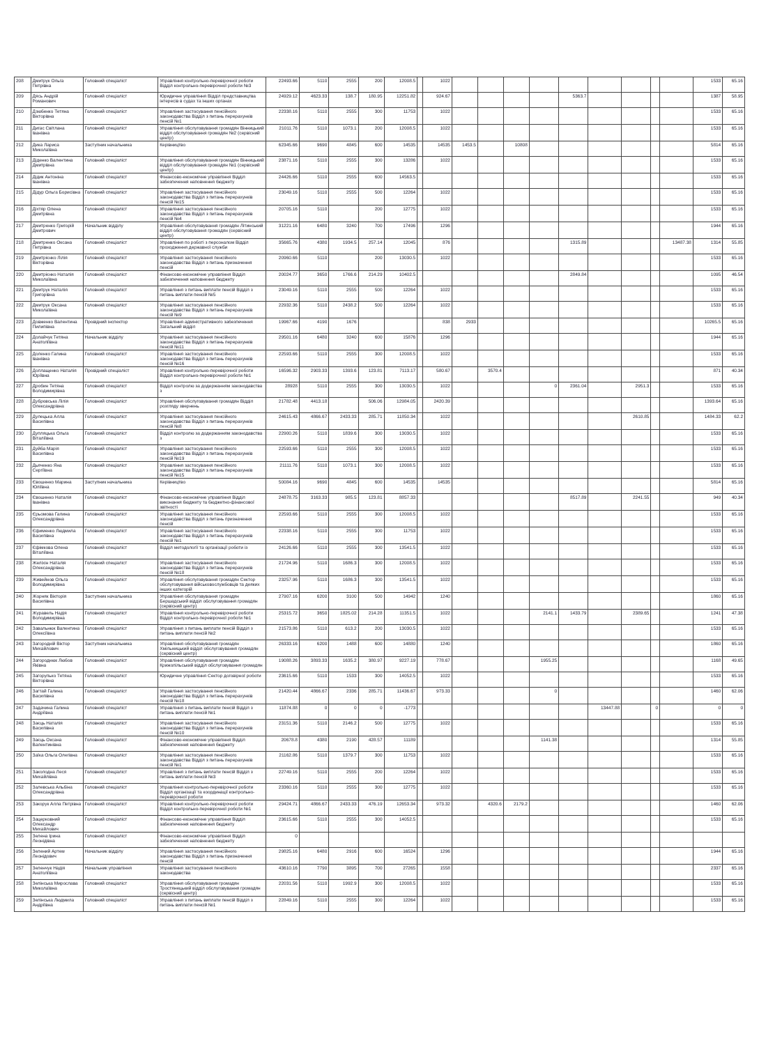| 208 | Дмитрук Ольга Петрівна | Головний спеціаліст | Управління контрольно-перевірочної роботи Відділ контрольно-перевірочної роботи №3 | 22493.66 | 5110 | 2555 | 200 | 12008.5 | | 1022 | | | | | | | | | | 1533 | 65.16 |
| 209 | Дясь Андрій Романович | Головний спеціаліст | Юридичне управління Відділ представництва інтересів в судах та інших органах | 24929.12 | 4623.33 | 138.7 | 180.95 | 12251.82 | | 924.67 | | | | | 5363.7 | | | | | 1387 | 58.95 |
| 210 | Дзюбенко Тетяна Вікторівна | Головний спеціаліст | Управління застосування пенсійного законодавства Відділ з питань перерахунків пенсій №1 | 22338.16 | 5110 | 2555 | 300 | 11753 | | 1022 | | | | | | | | | | 1533 | 65.16 |
| 211 | Дигас Світлана Іванівна | Головний спеціаліст | Управління обслуговування громадян Вінницький відділ обслуговування громадян №2 (сервісний центр) | 21011.76 | 5110 | 1073.1 | 200 | 12008.5 | | 1022 | | | | | | | | | | 1533 | 65.16 |
| 212 | Дика Лариса Миколаївна | Заступник начальника | Керівництво | 62345.66 | 9690 | 4845 | 600 | 14535 | | 14535 | 1453.5 | | 10808 | | | | | | | 5814 | 65.16 |
| 213 | Діденко Валентина Дмитрівна | Головний спеціаліст | Управління обслуговування громадян Вінницький відділ обслуговування громадян №1 (сервісний центр) | 23871.16 | 5110 | 2555 | 300 | 13286 | | 1022 | | | | | | | | | | 1533 | 65.16 |
| 214 | Дідик Антоніна Іванівна | Головний спеціаліст | Фінансово-економічне управління Відділ забезпечення наповнення бюджету | 24426.66 | 5110 | 2555 | 600 | 14563.5 | | | | | | | | | | | | 1533 | 65.16 |
| 215 | Дідур Ольга Борисівна | Головний спеціаліст | Управління застосування пенсійного законодавства Відділ з питань перерахунків пенсій №15 | 23049.16 | 5110 | 2555 | 500 | 12264 | | 1022 | | | | | | | | | | 1533 | 65.16 |
| 216 | Діхтяр Олена Дмитрівна | Головний спеціаліст | Управління застосування пенсійного законодавства Відділ з питань перерахунків пенсій №4 | 20705.16 | 5110 | | 200 | 12775 | | 1022 | | | | | | | | | | 1533 | 65.16 |
| 217 | Дмитренко Григорій Дмитрович | Начальник відділу | Управління обслуговування громадян Літинський відділ обслуговування громадян (сервісний центр) | 31221.16 | 6480 | 3240 | 700 | 17496 | | 1296 | | | | | | | | | | 1944 | 65.16 |
| 218 | Дмитренко Оксана Петрівна | Головний спеціаліст | Управління по роботі з персоналом Відділ проходження державної служби | 35665.76 | 4380 | 1934.5 | 257.14 | 12045 | | 876 | | | | | 1315.89 | | | | 13487.38 | 1314 | 55.85 |
| 219 | Дмитрієнко Лілія Вікторівна | Головний спеціаліст | Управління застосування пенсійного законодавства Відділ з питань призначення пенсій | 20960.66 | 5110 | | 200 | 13030.5 | | 1022 | | | | | | | | | | 1533 | 65.16 |
| 220 | Дмитрієнко Наталія Миколаївна | Головний спеціаліст | Фінансово-економічне управління Відділ забезпечення наповнення бюджету | 20024.77 | 3650 | 1766.6 | 214.29 | 10402.5 | | | | | | | 2849.84 | | | | | 1095 | 46.54 |
| 221 | Дмитрук Наталія Григорівна | Головний спеціаліст | Управління з питань виплати пенсій Відділ з питань виплати пенсій №5 | 23049.16 | 5110 | 2555 | 500 | 12264 | | 1022 | | | | | | | | | | 1533 | 65.16 |
| 222 | Дмитрук Оксана Миколаївна | Головний спеціаліст | Управління застосування пенсійного законодавства Відділ з питань перерахунків пенсій №9 | 22932.36 | 5110 | 2438.2 | 500 | 12264 | | 1022 | | | | | | | | | | 1533 | 65.16 |
| 223 | Довженко Валентина Пилипівна | Провідний інспектор | Управління адміністративного забезпечення Загальний відділ | 19967.66 | 4190 | 1676 | | | | 838 | 2933 | | | | | | | | | 10265.5 | 65.16 |
| 224 | Долайчук Тетяна Анатоліївна | Начальник відділу | Управління застосування пенсійного законодавства Відділ з питань перерахунків пенсій №11 | 29501.16 | 6480 | 3240 | 600 | 15876 | | 1296 | | | | | | | | | | 1944 | 65.16 |
| 225 | Доленко Галина Іванівна | Головний спеціаліст | Управління застосування пенсійного законодавства Відділ з питань перерахунків пенсій №16 | 22593.66 | 5110 | 2555 | 300 | 12008.5 | | 1022 | | | | | | | | | | 1533 | 65.16 |
| 226 | Доплащенко Наталія Юріївна | Провідний спеціаліст | Управління контрольно-перевірочної роботи Відділ контрольно-перевірочної роботи №1 | 16596.32 | 2903.33 | 1393.6 | 123.81 | 7113.17 | | 580.67 | | 3570.4 | | | | | | | | 871 | 40.34 |
| 227 | Дробин Тетяна Володимирівна | Головний спеціаліст | Відділ контролю за додержанням законодавства з | 28928 | 5110 | 2555 | 300 | 13030.5 | | 1022 | | | | 0 | 2361.04 | | 2951.3 | | | 1533 | 65.16 |
| 228 | Дубровська Лілія Олександрівна | Головний спеціаліст | Управління обслуговування громадян Відділ розгляду звернень | 21782.48 | 4413.18 | | 506.06 | 12984.05 | | 2420.39 | | | | | | | | | | 1393.64 | 65.16 |
| 229 | Дулецька Алла Василівна | Головний спеціаліст | Управління застосування пенсійного законодавства Відділ з питань перерахунків пенсій №8 | 24615.43 | 4866.67 | 2433.33 | 285.71 | 11850.34 | | 1022 | | | | | | | 2610.85 | | | 1484.33 | 62.2 |
| 230 | Дупляцька Ольга Віталіївна | Головний спеціаліст | Відділ контролю за додержанням законодавства з | 22900.26 | 5110 | 1839.6 | 300 | 13030.5 | | 1022 | | | | | | | | | | 1533 | 65.16 |
| 231 | Дуйба Марія Василівна | Головний спеціаліст | Управління застосування пенсійного законодавства Відділ з питань перерахунків пенсій №19 | 22593.66 | 5110 | 2555 | 300 | 12008.5 | | 1022 | | | | | | | | | | 1533 | 65.16 |
| 232 | Дьяченко Яна Сергіївна | Головний спеціаліст | Управління застосування пенсійного законодавства Відділ з питань перерахунків пенсій №15 | 21111.76 | 5110 | 1073.1 | 300 | 12008.5 | | 1022 | | | | | | | | | | 1533 | 65.16 |
| 233 | Євошенко Марина Юліївна | Заступник начальника | Керівництво | 50084.16 | 9690 | 4845 | 600 | 14535 | | 14535 | | | | | | | | | | 5814 | 65.16 |
| 234 | Євошенко Наталія Іванівна | Головний спеціаліст | Фінансово-економічне управління Відділ виконання бюджету та бюджетно-фінансової звітності | 24878.75 | 3163.33 | 985.5 | 123.81 | 8857.33 | | | | | | | 8517.89 | | 2241.55 | | | 949 | 40.34 |
| 235 | Єрьомова Галина Олександрівна | Головний спеціаліст | Управління застосування пенсійного законодавства Відділ з питань призначення пенсій | 22593.66 | 5110 | 2555 | 300 | 12008.5 | | 1022 | | | | | | | | | | 1533 | 65.16 |
| 236 | Єфименко Людмила Василівна | Головний спеціаліст | Управління застосування пенсійного законодавства Відділ з питань перерахунків пенсій №1 | 22338.16 | 5110 | 2555 | 300 | 11753 | | 1022 | | | | | | | | | | 1533 | 65.16 |
| 237 | Єфімкова Олена Віталіївна | Головний спеціаліст | Відділ методології та організації роботи із | 24126.66 | 5110 | 2555 | 300 | 13541.5 | | 1022 | | | | | | | | | | 1533 | 65.16 |
| 238 | Желіхін Наталія Олександрівна | Головний спеціаліст | Управління застосування пенсійного законодавства Відділ з питань перерахунків пенсій №18 | 21724.96 | 5110 | 1686.3 | 300 | 12008.5 | | 1022 | | | | | | | | | | 1533 | 65.16 |
| 239 | Живейнов Ольга Володимирівна | Головний спеціаліст | Управління обслуговування громадян Сектор обслуговування військовослужбовців та деяких інших категорій | 23257.96 | 5110 | 1686.3 | 300 | 13541.5 | | 1022 | | | | | | | | | | 1533 | 65.16 |
| 240 | Жорняк Вікторія Василівна | Заступник начальника | Управління обслуговування громадян Бершадський відділ обслуговування громадян (сервісний центр) | 27907.16 | 6200 | 3100 | 500 | 14942 | | 1240 | | | | | | | | | | 1860 | 65.16 |
| 241 | Журавель Надія Володимирівна | Головний спеціаліст | Управління контрольно-перевірочної роботи Відділ контрольно-перевірочної роботи №1 | 25315.72 | 3650 | 1825.02 | 214.28 | 11351.5 | | 1022 | | | | 2141.1 | 1433.79 | | 2389.65 | | | 1241 | 47.38 |
| 242 | Завальнюк Валентина Олексіївна | Головний спеціаліст | Управління з питань виплати пенсій Відділ з питань виплати пенсій №2 | 21573.86 | 5110 | 613.2 | 200 | 13030.5 | | 1022 | | | | | | | | | | 1533 | 65.16 |
| 243 | Загородній Віктор Михайлович | Заступник начальника | Управління обслуговування громадян Хмільницький відділ обслуговування громадян (сервісний центр) | 26333.16 | 6200 | 1488 | 600 | 14880 | | 1240 | | | | | | | | | | 1860 | 65.16 |
| 244 | Загороднюк Любов Яківна | Головний спеціаліст | Управління обслуговування громадян Крижопільський відділ обслуговування громадян | 19088.26 | 3893.33 | 1635.2 | 380.97 | 9227.19 | | 778.67 | | | | 1955.25 | | | | | | 1168 | 49.65 |
| 245 | Загорулько Тетяна Вікторівна | Головний спеціаліст | Юридичне управління Сектор договірної роботи | 23615.66 | 5110 | 1533 | 300 | 14052.5 | | 1022 | | | | | | | | | | 1533 | 65.16 |
| 246 | Загтай Галина Василівна | Головний спеціаліст | Управління застосування пенсійного законодавства Відділ з питань перерахунків пенсій №18 | 21420.44 | 4866.67 | 2336 | 285.71 | 11436.67 | | 973.33 | | | | 0 | | | | | | 1460 | 62.06 |
| 247 | Задачина Галина Андріївна | Головний спеціаліст | Управління з питань виплати пенсій Відділ з питань виплати пенсій №1 | 11874.88 | 0 | 0 | 0 | -1773 | | | | | | | | 13447.88 | | 0 | | 0 | 0 |
| 248 | Заєць Наталія Василівна | Головний спеціаліст | Управління застосування пенсійного законодавства Відділ з питань перерахунків пенсій №10 | 23151.36 | 5110 | 2146.2 | 500 | 12775 | | 1022 | | | | | | | | | | 1533 | 65.16 |
| 249 | Заєць Оксана Валентинівна | Головний спеціаліст | Фінансово-економічне управління Відділ забезпечення наповнення бюджету | 20678.8 | 4380 | 2190 | 428.57 | 11189 | | | | | | 1141.38 | | | | | | 1314 | 55.85 |
| 250 | Заїка Ольга Олегівна | Головний спеціаліст | Управління застосування пенсійного законодавства Відділ з питань перерахунків пенсій №1 | 21162.86 | 5110 | 1379.7 | 300 | 11753 | | 1022 | | | | | | | | | | 1533 | 65.16 |
| 251 | Заколодна Леся Михайлівна | Головний спеціаліст | Управління з питань виплати пенсій Відділ з питань виплати пенсій №3 | 22749.16 | 5110 | 2555 | 200 | 12264 | | 1022 | | | | | | | | | | 1533 | 65.16 |
| 252 | Залевська Альбіна Олександрівна | Головний спеціаліст | Управління контрольно-перевірочної роботи Відділ організації та координації контрольно-перевірочної роботи | 23360.16 | 5110 | 2555 | 300 | 12775 | | 1022 | | | | | | | | | | 1533 | 65.16 |
| 253 | Закорук Алла Петрівна | Головний спеціаліст | Управління контрольно-перевірочної роботи Відділ контрольно-перевірочної роботи №1 | 29424.71 | 4866.67 | 2433.33 | 476.19 | 12653.34 | | 973.32 | | 4320.6 | 2179.2 | | | | | | | 1460 | 62.06 |
| 254 | Зацерковний Олександр Михайлович | Головний спеціаліст | Фінансово-економічне управління Відділ забезпечення наповнення бюджету | 23615.66 | 5110 | 2555 | 300 | 14052.5 | | | | | | | | | | | | 1533 | 65.16 |
| 255 | Зелена Ірина Леонідівна | Головний спеціаліст | Фінансово-економічне управління Відділ забезпечення наповнення бюджету | 0 | | | | | | | | | | | | | | | | | |
| 256 | Зелений Артем Леонідович | Начальник відділу | Управління застосування пенсійного законодавства Відділ з питань призначення пенсій | 29825.16 | 6480 | 2916 | 600 | 16524 | | 1296 | | | | | | | | | | 1944 | 65.16 |
| 257 | Зеленчук Надія Анатоліївна | Начальник управління | Управління застосування пенсійного законодавства | 43610.16 | 7790 | 3895 | 700 | 27265 | | 1558 | | | | | | | | | | 2337 | 65.16 |
| 258 | Зелінська Мирослава Миколаївна | Головний спеціаліст | Управління обслуговування громадян Тростянецький відділ обслуговування громадян (сервісний центр) | 22031.56 | 5110 | 1992.9 | 300 | 12008.5 | | 1022 | | | | | | | | | | 1533 | 65.16 |
| 259 | Зелінська Людмила Андріївна | Головний спеціаліст | Управління з питань виплати пенсій Відділ з питань виплати пенсій №1 | 22849.16 | 5110 | 2555 | 300 | 12264 | | 1022 | | | | | | | | | | 1533 | 65.16 |